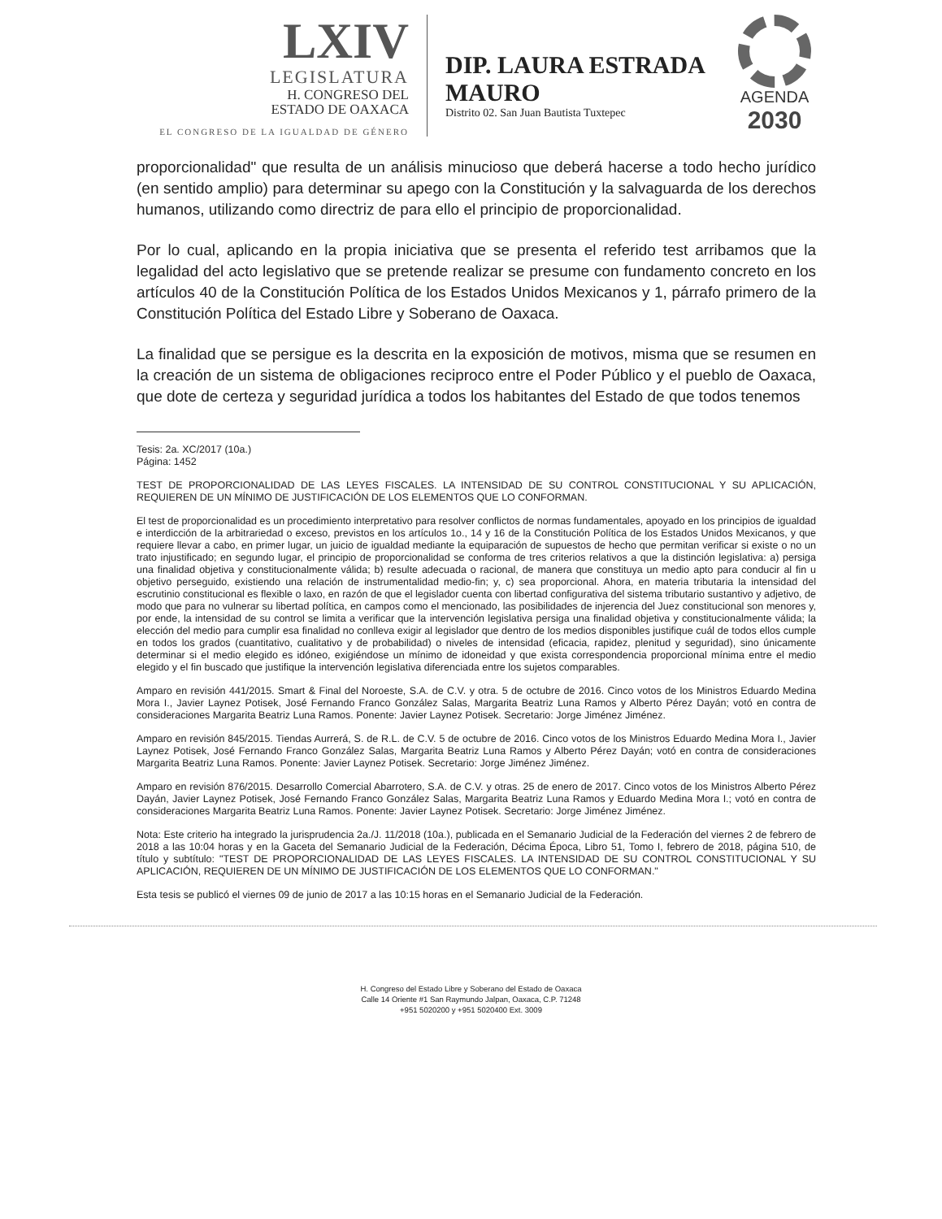LXIV
LEGISLATURA
H. CONGRESO DEL
ESTADO DE OAXACA
EL CONGRESO DE LA IGUALDAD DE GÉNERO
DIP. LAURA ESTRADA MAURO
Distrito 02. San Juan Bautista Tuxtepec
AGENDA
2030
proporcionalidad" que resulta de un análisis minucioso que deberá hacerse a todo hecho jurídico (en sentido amplio) para determinar su apego con la Constitución y la salvaguarda de los derechos humanos, utilizando como directriz de para ello el principio de proporcionalidad.
Por lo cual, aplicando en la propia iniciativa que se presenta el referido test arribamos que la legalidad del acto legislativo que se pretende realizar se presume con fundamento concreto en los artículos 40 de la Constitución Política de los Estados Unidos Mexicanos y 1, párrafo primero de la Constitución Política del Estado Libre y Soberano de Oaxaca.
La finalidad que se persigue es la descrita en la exposición de motivos, misma que se resumen en la creación de un sistema de obligaciones reciproco entre el Poder Público y el pueblo de Oaxaca, que dote de certeza y seguridad jurídica a todos los habitantes del Estado de que todos tenemos
Tesis: 2a. XC/2017 (10a.)
Página: 1452
TEST DE PROPORCIONALIDAD DE LAS LEYES FISCALES. LA INTENSIDAD DE SU CONTROL CONSTITUCIONAL Y SU APLICACIÓN, REQUIEREN DE UN MÍNIMO DE JUSTIFICACIÓN DE LOS ELEMENTOS QUE LO CONFORMAN.
El test de proporcionalidad es un procedimiento interpretativo para resolver conflictos de normas fundamentales, apoyado en los principios de igualdad e interdicción de la arbitrariedad o exceso, previstos en los artículos 1o., 14 y 16 de la Constitución Política de los Estados Unidos Mexicanos, y que requiere llevar a cabo, en primer lugar, un juicio de igualdad mediante la equiparación de supuestos de hecho que permitan verificar si existe o no un trato injustificado; en segundo lugar, el principio de proporcionalidad se conforma de tres criterios relativos a que la distinción legislativa: a) persiga una finalidad objetiva y constitucionalmente válida; b) resulte adecuada o racional, de manera que constituya un medio apto para conducir al fin u objetivo perseguido, existiendo una relación de instrumentalidad medio-fin; y, c) sea proporcional. Ahora, en materia tributaria la intensidad del escrutinio constitucional es flexible o laxo, en razón de que el legislador cuenta con libertad configurativa del sistema tributario sustantivo y adjetivo, de modo que para no vulnerar su libertad política, en campos como el mencionado, las posibilidades de injerencia del Juez constitucional son menores y, por ende, la intensidad de su control se limita a verificar que la intervención legislativa persiga una finalidad objetiva y constitucionalmente válida; la elección del medio para cumplir esa finalidad no conlleva exigir al legislador que dentro de los medios disponibles justifique cuál de todos ellos cumple en todos los grados (cuantitativo, cualitativo y de probabilidad) o niveles de intensidad (eficacia, rapidez, plenitud y seguridad), sino únicamente determinar si el medio elegido es idóneo, exigiéndose un mínimo de idoneidad y que exista correspondencia proporcional mínima entre el medio elegido y el fin buscado que justifique la intervención legislativa diferenciada entre los sujetos comparables.
Amparo en revisión 441/2015. Smart & Final del Noroeste, S.A. de C.V. y otra. 5 de octubre de 2016. Cinco votos de los Ministros Eduardo Medina Mora I., Javier Laynez Potisek, José Fernando Franco González Salas, Margarita Beatriz Luna Ramos y Alberto Pérez Dayán; votó en contra de consideraciones Margarita Beatriz Luna Ramos. Ponente: Javier Laynez Potisek. Secretario: Jorge Jiménez Jiménez.
Amparo en revisión 845/2015. Tiendas Aurrerá, S. de R.L. de C.V. 5 de octubre de 2016. Cinco votos de los Ministros Eduardo Medina Mora I., Javier Laynez Potisek, José Fernando Franco González Salas, Margarita Beatriz Luna Ramos y Alberto Pérez Dayán; votó en contra de consideraciones Margarita Beatriz Luna Ramos. Ponente: Javier Laynez Potisek. Secretario: Jorge Jiménez Jiménez.
Amparo en revisión 876/2015. Desarrollo Comercial Abarrotero, S.A. de C.V. y otras. 25 de enero de 2017. Cinco votos de los Ministros Alberto Pérez Dayán, Javier Laynez Potisek, José Fernando Franco González Salas, Margarita Beatriz Luna Ramos y Eduardo Medina Mora I.; votó en contra de consideraciones Margarita Beatriz Luna Ramos. Ponente: Javier Laynez Potisek. Secretario: Jorge Jiménez Jiménez.
Nota: Este criterio ha integrado la jurisprudencia 2a./J. 11/2018 (10a.), publicada en el Semanario Judicial de la Federación del viernes 2 de febrero de 2018 a las 10:04 horas y en la Gaceta del Semanario Judicial de la Federación, Décima Época, Libro 51, Tomo I, febrero de 2018, página 510, de título y subtítulo: "TEST DE PROPORCIONALIDAD DE LAS LEYES FISCALES. LA INTENSIDAD DE SU CONTROL CONSTITUCIONAL Y SU APLICACIÓN, REQUIEREN DE UN MÍNIMO DE JUSTIFICACIÓN DE LOS ELEMENTOS QUE LO CONFORMAN."
Esta tesis se publicó el viernes 09 de junio de 2017 a las 10:15 horas en el Semanario Judicial de la Federación.
H. Congreso del Estado Libre y Soberano del Estado de Oaxaca
Calle 14 Oriente #1 San Raymundo Jalpan, Oaxaca, C.P. 71248
+951 5020200 y +951 5020400 Ext. 3009